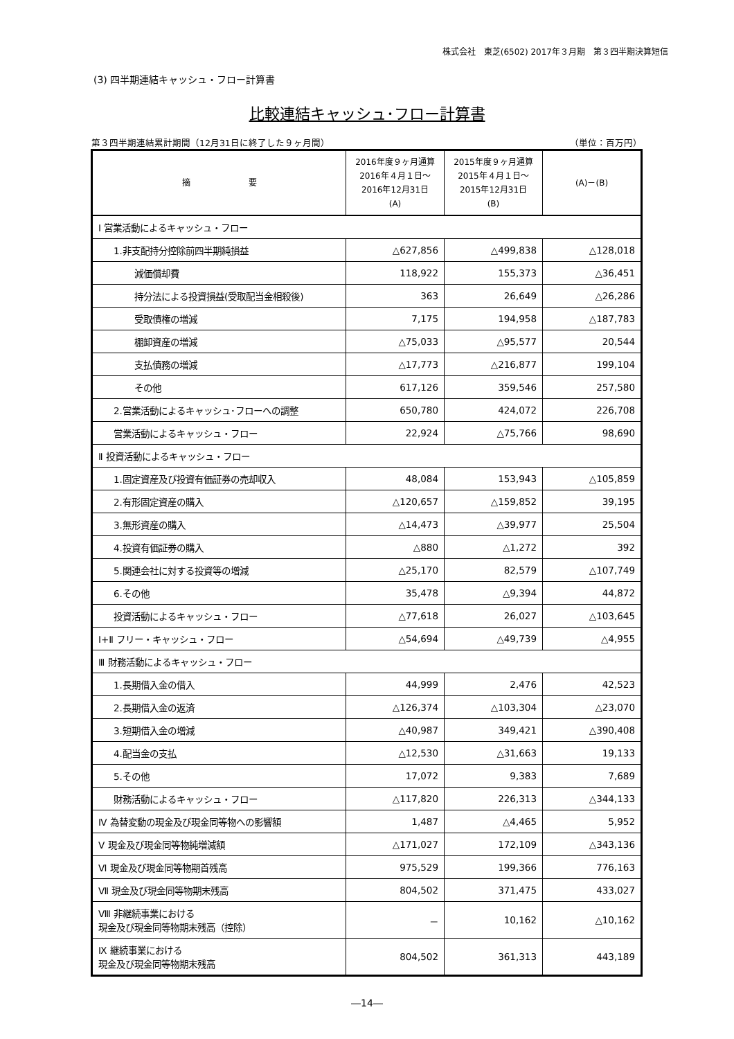株式会社　東芝(6502) 2017年３月期　第３四半期決算短信
(3) 四半期連結キャッシュ・フロー計算書
比較連結キャッシュ･フロー計算書
第３四半期連結累計期間（12月31日に終了した９ヶ月間） （単位：百万円）
| 摘 要 | 2016年度９ヶ月通算 2016年４月１日～ 2016年12月31日 (A) | 2015年度９ヶ月通算 2015年４月１日～ 2015年12月31日 (B) | (A)－(B) |
| --- | --- | --- | --- |
| Ⅰ 営業活動によるキャッシュ・フロー | | | |
| 1.非支配持分控除前四半期純損益 | △627,856 | △499,838 | △128,018 |
| 減価償却費 | 118,922 | 155,373 | △36,451 |
| 持分法による投資損益(受取配当金相殺後) | 363 | 26,649 | △26,286 |
| 受取債権の増減 | 7,175 | 194,958 | △187,783 |
| 棚卸資産の増減 | △75,033 | △95,577 | 20,544 |
| 支払債務の増減 | △17,773 | △216,877 | 199,104 |
| その他 | 617,126 | 359,546 | 257,580 |
| 2.営業活動によるキャッシュ･フローへの調整 | 650,780 | 424,072 | 226,708 |
| 営業活動によるキャッシュ・フロー | 22,924 | △75,766 | 98,690 |
| Ⅱ 投資活動によるキャッシュ・フロー | | | |
| 1.固定資産及び投資有価証券の売却収入 | 48,084 | 153,943 | △105,859 |
| 2.有形固定資産の購入 | △120,657 | △159,852 | 39,195 |
| 3.無形資産の購入 | △14,473 | △39,977 | 25,504 |
| 4.投資有価証券の購入 | △880 | △1,272 | 392 |
| 5.関連会社に対する投資等の増減 | △25,170 | 82,579 | △107,749 |
| 6.その他 | 35,478 | △9,394 | 44,872 |
| 投資活動によるキャッシュ・フロー | △77,618 | 26,027 | △103,645 |
| Ⅰ+Ⅱ フリー・キャッシュ・フロー | △54,694 | △49,739 | △4,955 |
| Ⅲ 財務活動によるキャッシュ・フロー | | | |
| 1.長期借入金の借入 | 44,999 | 2,476 | 42,523 |
| 2.長期借入金の返済 | △126,374 | △103,304 | △23,070 |
| 3.短期借入金の増減 | △40,987 | 349,421 | △390,408 |
| 4.配当金の支払 | △12,530 | △31,663 | 19,133 |
| 5.その他 | 17,072 | 9,383 | 7,689 |
| 財務活動によるキャッシュ・フロー | △117,820 | 226,313 | △344,133 |
| Ⅳ 為替変動の現金及び現金同等物への影響額 | 1,487 | △4,465 | 5,952 |
| Ⅴ 現金及び現金同等物純増減額 | △171,027 | 172,109 | △343,136 |
| Ⅵ 現金及び現金同等物期首残高 | 975,529 | 199,366 | 776,163 |
| Ⅶ 現金及び現金同等物期末残高 | 804,502 | 371,475 | 433,027 |
| Ⅷ 非継続事業における 現金及び現金同等物期末残高（控除） | － | 10,162 | △10,162 |
| Ⅸ 継続事業における 現金及び現金同等物期末残高 | 804,502 | 361,313 | 443,189 |
―14―